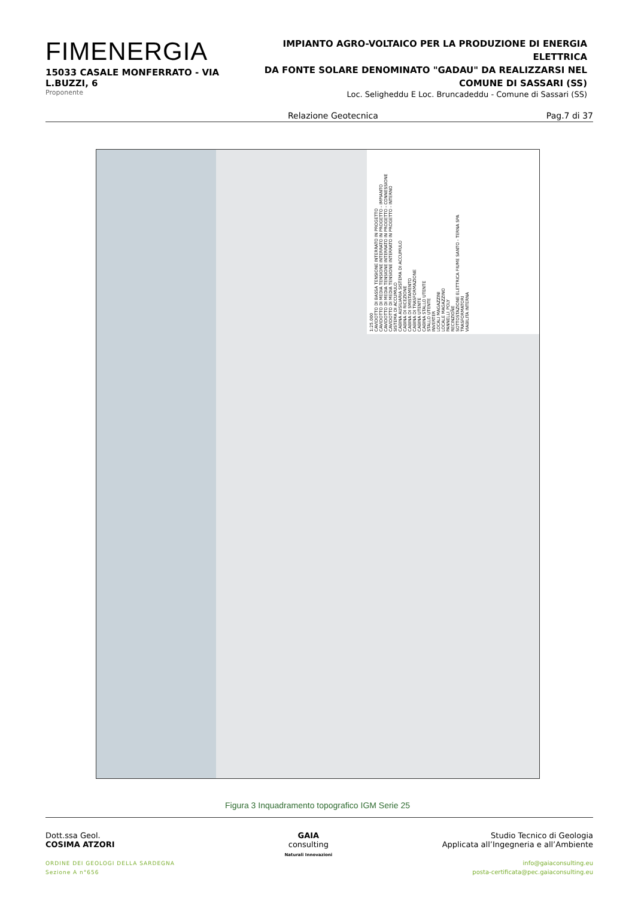FIMENERGIA
15033 CASALE MONFERRATO - VIA L.BUZZI, 6
Proponente
IMPIANTO AGRO-VOLTAICO PER LA PRODUZIONE DI ENERGIA ELETTRICA
DA FONTE SOLARE DENOMINATO "GADAU" DA REALIZZARSI NEL
COMUNE DI SASSARI (SS)
Loc. Seligheddu E Loc. Bruncadeddu - Comune di Sassari (SS)
Relazione Geotecnica Pag.7 di 37
1:25.000
CAVIDOTTO DI BASSA TENSIONE INTERRATO IN PROGETTO
CAVIDOTTO DI MEDIA TENSIONE INTERRATO IN PROGETTO - IMPIANTO
CAVIDOTTO DI MEDIA TENSIONE INTERRATO IN PROGETTO - CONNESSIONE
CAVIDOTTO DI MEDIA TENSIONE INTERRATO IN PROGETTO - INTERNO
SISTEMA DI ACCUMULO
CABINA AUSILIARIA SISTEMA DI ACCUMULO
CABINA DI RICEZIONE
CABINA DI SMISTAMENTO
CABINA DI TRASFORMAZIONE
CABINA UTENTE
CABINA STALLO UTENTE
STALLO UTENTE
INVERTER
LOCALI MAGAZZINI
LOCALE MAGAZZINO
PANNELLI_POLY
RECINZIONE
SOTTOSTAZIONE ELETTRICA FIUME SANTO - TERNA SPA
TRASFORMATORI
VIABILITA INTERNA
Figura 3 Inquadramento topografico IGM Serie 25
Dott.ssa Geol.
COSIMA ATZORI
ORDINE DEI GEOLOGI DELLA SARDEGNA
Sezione A n°656
GAIA
consulting
Naturali Innovazioni
Studio Tecnico di Geologia
Applicata all’Ingegneria e all’Ambiente
info@gaiaconsulting.eu
posta-certificata@pec.gaiaconsulting.eu